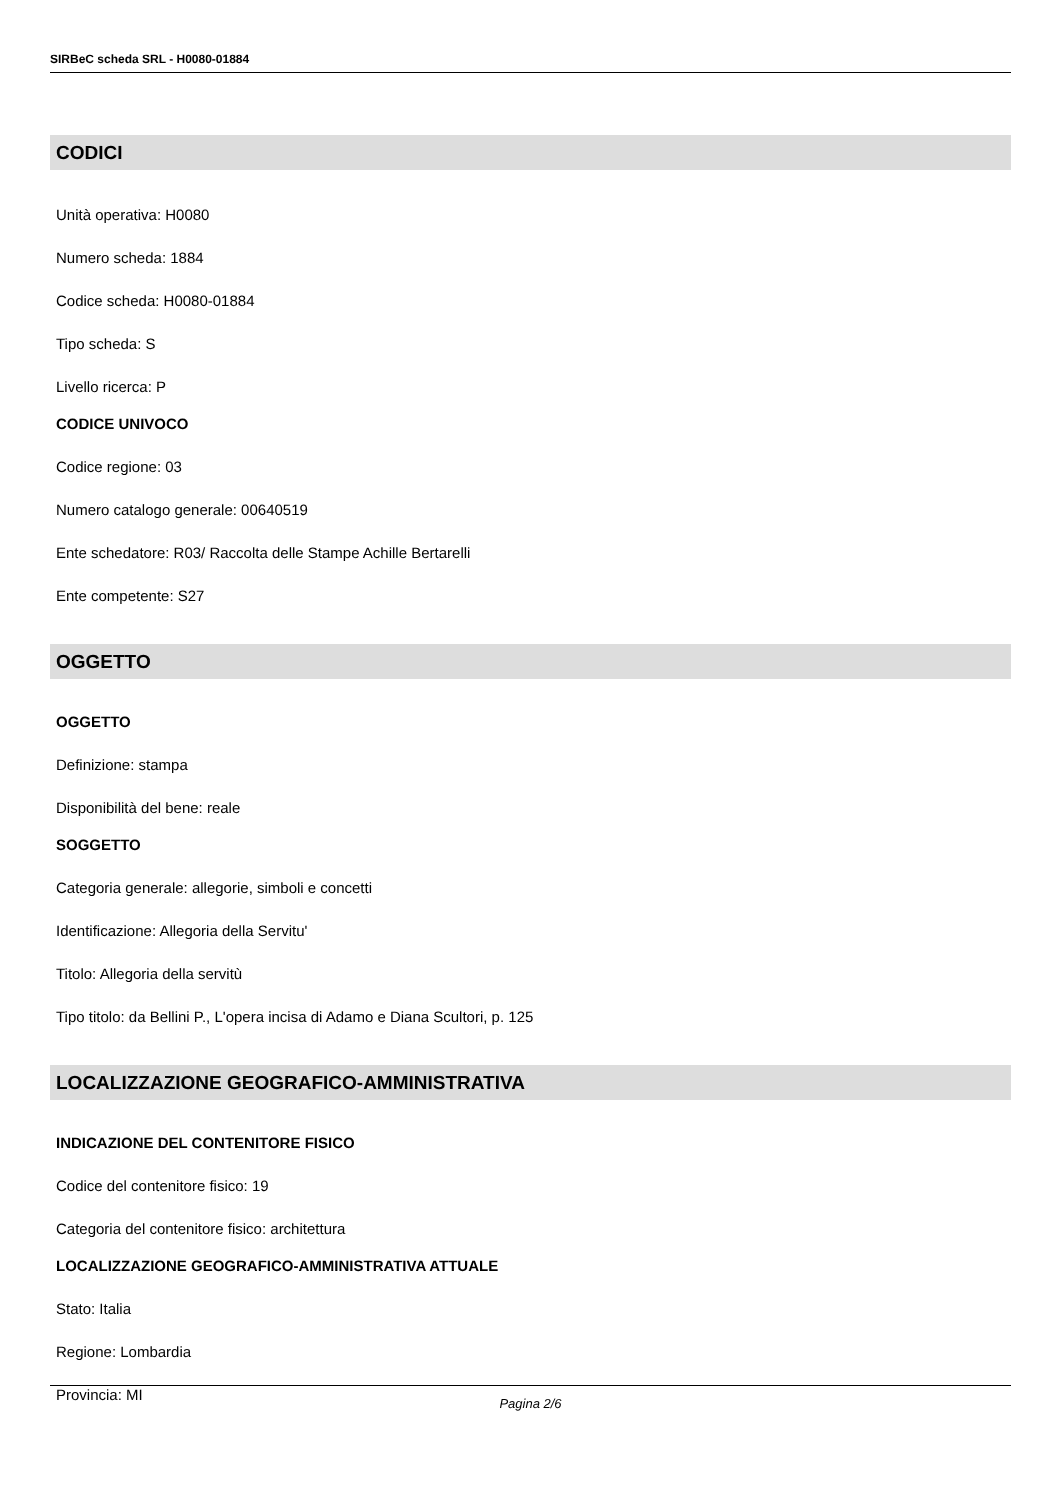SIRBeC scheda SRL - H0080-01884
CODICI
Unità operativa: H0080
Numero scheda: 1884
Codice scheda: H0080-01884
Tipo scheda: S
Livello ricerca: P
CODICE UNIVOCO
Codice regione: 03
Numero catalogo generale: 00640519
Ente schedatore: R03/ Raccolta delle Stampe Achille Bertarelli
Ente competente: S27
OGGETTO
OGGETTO
Definizione: stampa
Disponibilità del bene: reale
SOGGETTO
Categoria generale: allegorie, simboli e concetti
Identificazione: Allegoria della Servitu'
Titolo: Allegoria della servitù
Tipo titolo: da Bellini P., L'opera incisa di Adamo e Diana Scultori, p. 125
LOCALIZZAZIONE GEOGRAFICO-AMMINISTRATIVA
INDICAZIONE DEL CONTENITORE FISICO
Codice del contenitore fisico: 19
Categoria del contenitore fisico: architettura
LOCALIZZAZIONE GEOGRAFICO-AMMINISTRATIVA ATTUALE
Stato: Italia
Regione: Lombardia
Provincia: MI
Pagina 2/6